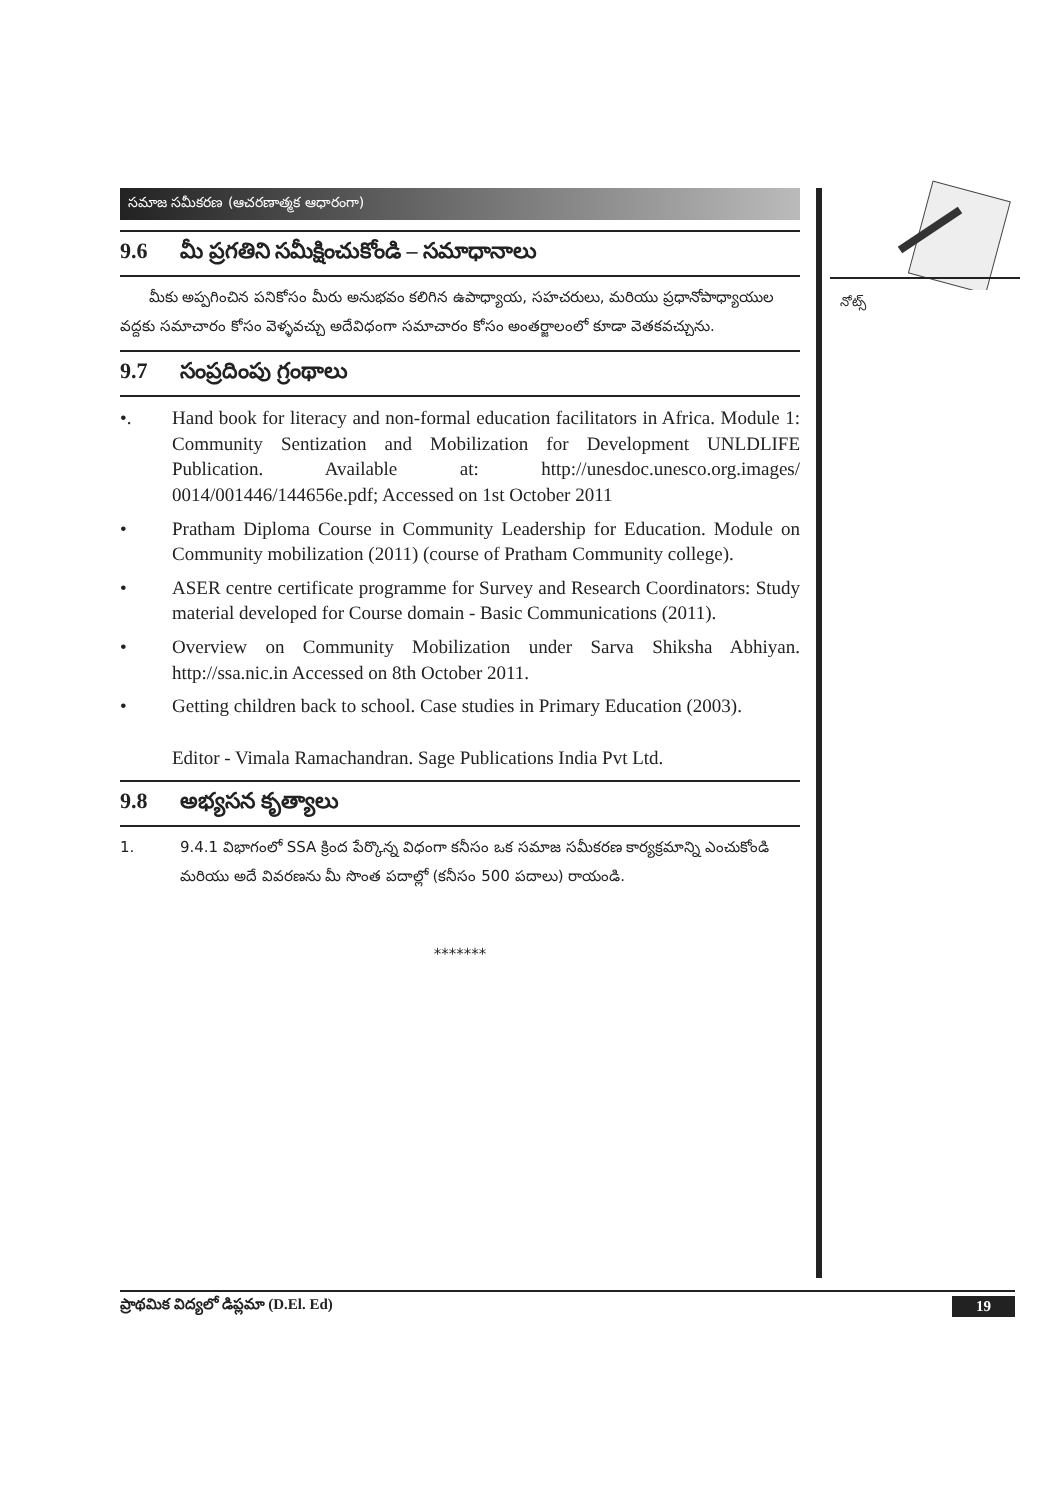సమాజ సమీకరణ (ఆచరణాత్మక ఆధారంగా)
9.6 మీ ప్రగతిని సమీక్షించుకోండి – సమాధానాలు
మీకు అప్పగించిన పనికోసం మీరు అనుభవం కలిగిన ఉపాధ్యాయ, సహచరులు, మరియు ప్రధానోపాధ్యాయుల వద్దకు సమాచారం కోసం వెళ్ళవచ్చు అదేవిధంగా సమాచారం కోసం అంతర్జాలంలో కూడా వెతకవచ్చును.
9.7 సంప్రదింపు గ్రంథాలు
•. Hand book for literacy and non-formal education facilitators in Africa. Module 1: Community Sentization and Mobilization for Development UNLDLIFE Publication. Available at: http://unesdoc.unesco.org.images/ 0014/001446/144656e.pdf; Accessed on 1st October 2011
• Pratham Diploma Course in Community Leadership for Education. Module on Community mobilization (2011) (course of Pratham Community college).
• ASER centre certificate programme for Survey and Research Coordinators: Study material developed for Course domain - Basic Communications (2011).
• Overview on Community Mobilization under Sarva Shiksha Abhiyan. http://ssa.nic.in Accessed on 8th October 2011.
• Getting children back to school. Case studies in Primary Education (2003).
Editor - Vimala Ramachandran. Sage Publications India Pvt Ltd.
9.8 అభ్యసన కృత్యాలు
1. 9.4.1 విభాగంలో SSA క్రింద పేర్కొన్న విధంగా కనీసం ఒక సమాజ సమీకరణ కార్యక్రమాన్ని ఎంచుకోండి మరియు అదే వివరణను మీ సొంత పదాల్లో (కనీసం 500 పదాలు) రాయండి.
*******
నోట్స్
ప్రాథమిక విద్యలో డిప్లమా (D.El. Ed) 19